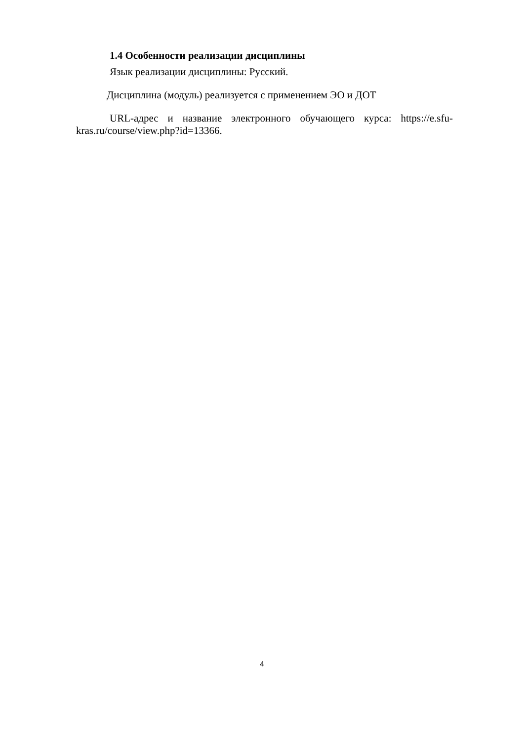1.4 Особенности реализации дисциплины
Язык реализации дисциплины: Русский.
Дисциплина (модуль) реализуется с применением ЭО и ДОТ
URL-адрес и название электронного обучающего курса: https://e.sfu-kras.ru/course/view.php?id=13366.
4